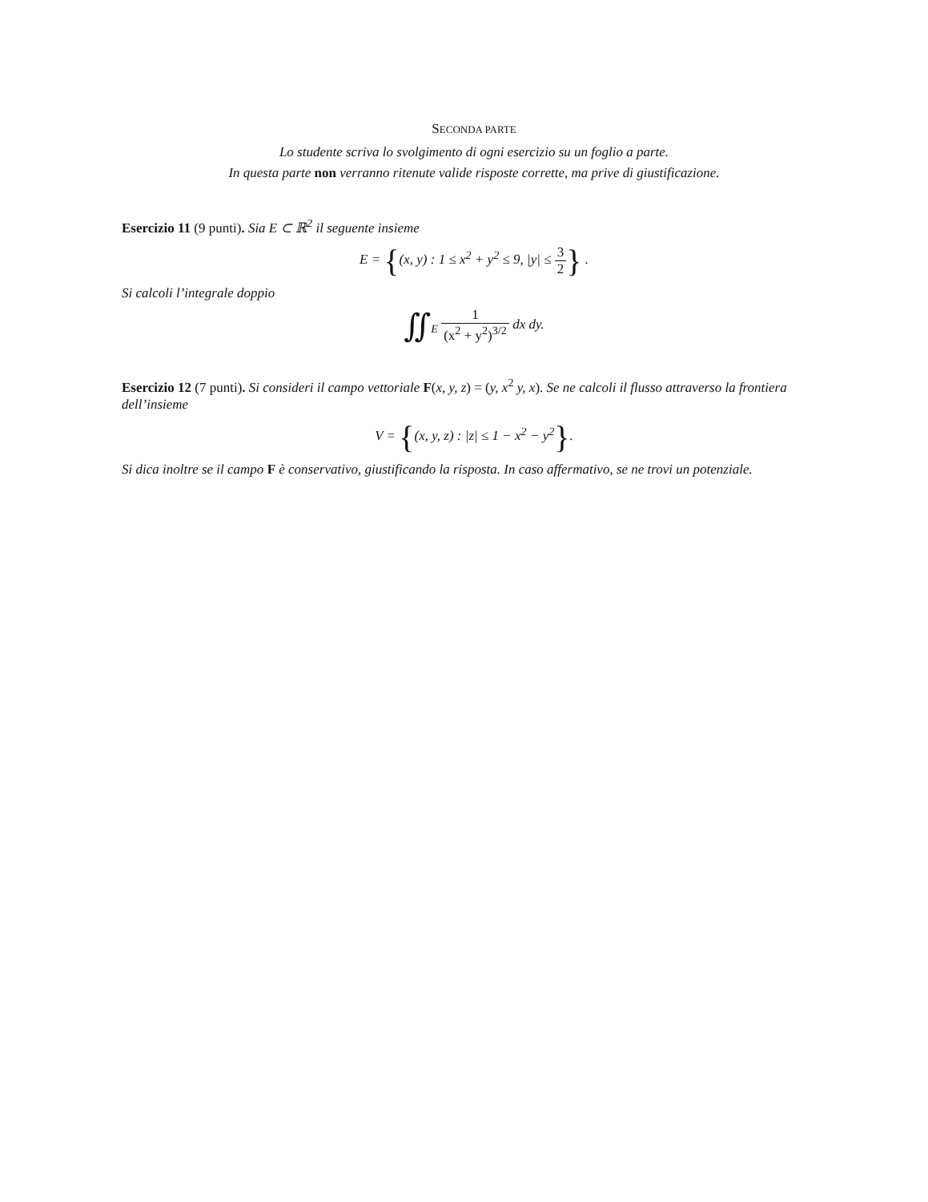SECONDA PARTE
Lo studente scriva lo svolgimento di ogni esercizio su un foglio a parte.
In questa parte non verranno ritenute valide risposte corrette, ma prive di giustificazione.
Esercizio 11 (9 punti). Sia E ⊂ ℝ<sup>2</sup> il seguente insieme
E = {(x, y) : 1 ≤ x<sup>2</sup> + y<sup>2</sup> ≤ 9, |y| ≤ 3 2} .
Si calcoli l’integrale doppio
∬<sub>E</sub> 1 (x<sup>2</sup> + y<sup>2</sup>)<sup>3/2</sup> dx dy.
Esercizio 12 (7 punti). Si consideri il campo vettoriale F(x, y, z) = (y, x<sup>2</sup> y, x). Se ne calcoli il flusso attraverso la frontiera dell’insieme
V = {(x, y, z) : |z| ≤ 1 − x<sup>2</sup> − y<sup>2</sup>}.
Si dica inoltre se il campo F è conservativo, giustificando la risposta. In caso affermativo, se ne trovi un potenziale.